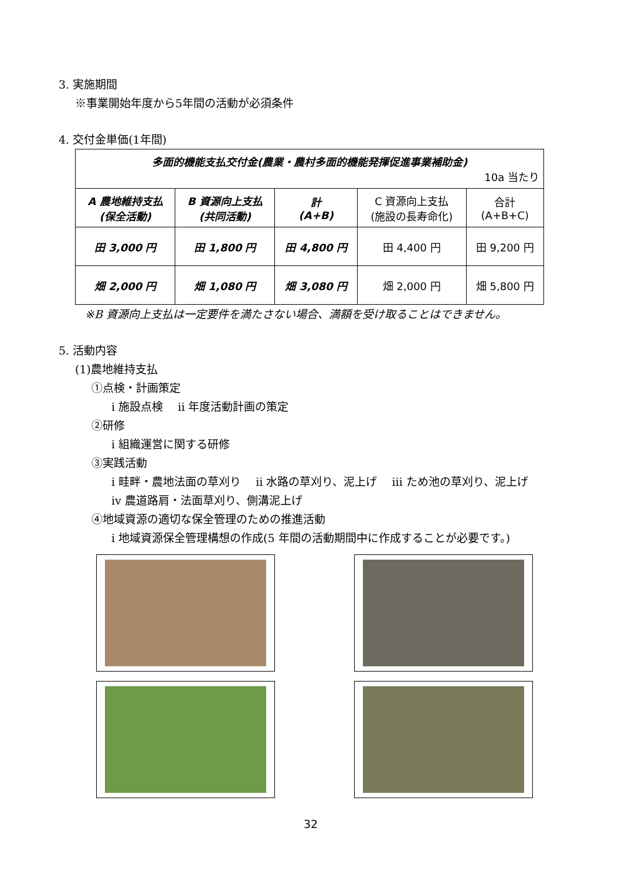3. 実施期間
※事業開始年度から5年間の活動が必須条件
4. 交付金単価(1年間)
| 多面的機能支払交付金(農業・農村多面的機能発揮促進事業補助金) 10a 当たり | | | | |
| A 農地維持支払 (保全活動) | B 資源向上支払 (共同活動) | 計 (A+B) | C 資源向上支払 (施設の長寿命化) | 合計 (A+B+C) |
| 田 3,000 円 | 田 1,800 円 | 田 4,800 円 | 田 4,400 円 | 田 9,200 円 |
| 畑 2,000 円 | 畑 1,080 円 | 畑 3,080 円 | 畑 2,000 円 | 畑 5,800 円 |
※B 資源向上支払は一定要件を満たさない場合、満額を受け取ることはできません。
5. 活動内容
(1)農地維持支払
①点検・計画策定
ⅰ 施設点検　 ⅱ 年度活動計画の策定
②研修
ⅰ 組織運営に関する研修
③実践活動
ⅰ 畦畔・農地法面の草刈り　 ⅱ 水路の草刈り、泥上げ　 ⅲ ため池の草刈り、泥上げ
ⅳ 農道路肩・法面草刈り、側溝泥上げ
④地域資源の適切な保全管理のための推進活動
ⅰ 地域資源保全管理構想の作成(5 年間の活動期間中に作成することが必要です。)
32